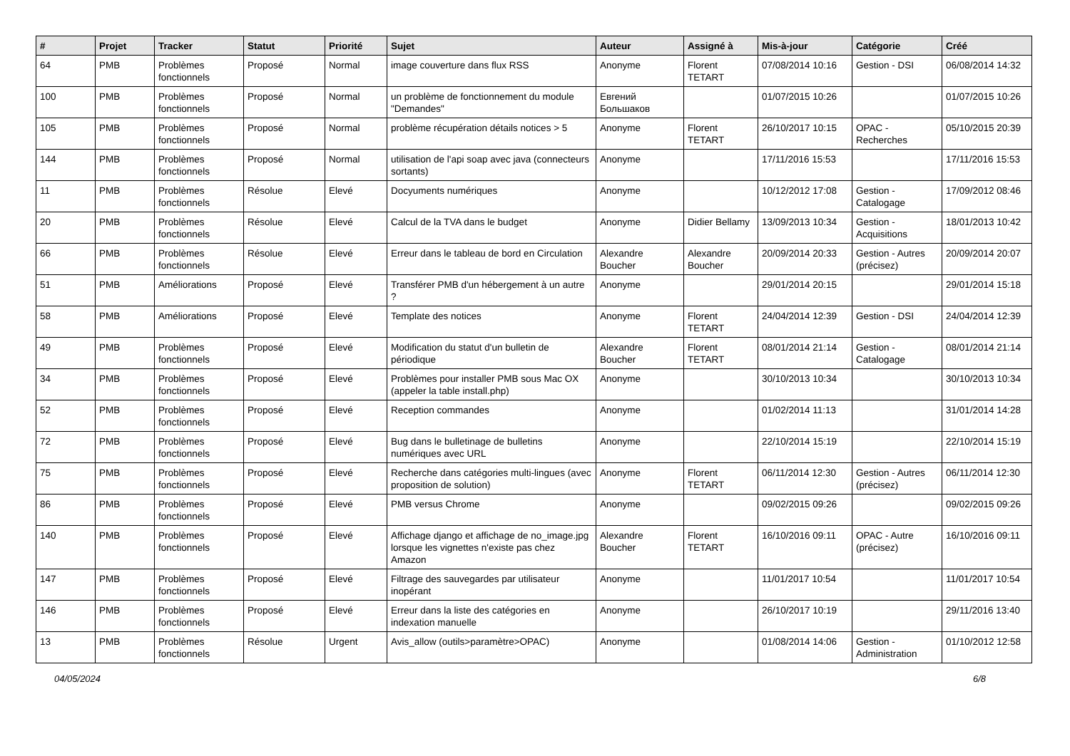| # | Projet | Tracker | Statut | Priorité | Sujet | Auteur | Assigné à | Mis-à-jour | Catégorie | Créé |
| --- | --- | --- | --- | --- | --- | --- | --- | --- | --- | --- |
| 64 | PMB | Problèmes fonctionnels | Proposé | Normal | image couverture dans flux RSS | Anonyme | Florent TETART | 07/08/2014 10:16 | Gestion - DSI | 06/08/2014 14:32 |
| 100 | PMB | Problèmes fonctionnels | Proposé | Normal | un problème de fonctionnement du module "Demandes" | Евгений Большаков | | 01/07/2015 10:26 | | 01/07/2015 10:26 |
| 105 | PMB | Problèmes fonctionnels | Proposé | Normal | problème récupération détails notices > 5 | Anonyme | Florent TETART | 26/10/2017 10:15 | OPAC - Recherches | 05/10/2015 20:39 |
| 144 | PMB | Problèmes fonctionnels | Proposé | Normal | utilisation de l'api soap avec java (connecteurs sortants) | Anonyme | | 17/11/2016 15:53 | | 17/11/2016 15:53 |
| 11 | PMB | Problèmes fonctionnels | Résolue | Elevé | Docyuments numériques | Anonyme | | 10/12/2012 17:08 | Gestion - Catalogage | 17/09/2012 08:46 |
| 20 | PMB | Problèmes fonctionnels | Résolue | Elevé | Calcul de la TVA dans le budget | Anonyme | Didier Bellamy | 13/09/2013 10:34 | Gestion - Acquisitions | 18/01/2013 10:42 |
| 66 | PMB | Problèmes fonctionnels | Résolue | Elevé | Erreur dans le tableau de bord en Circulation | Alexandre Boucher | Alexandre Boucher | 20/09/2014 20:33 | Gestion - Autres (précisez) | 20/09/2014 20:07 |
| 51 | PMB | Améliorations | Proposé | Elevé | Transférer PMB d'un hébergement à un autre ? | Anonyme | | 29/01/2014 20:15 | | 29/01/2014 15:18 |
| 58 | PMB | Améliorations | Proposé | Elevé | Template des notices | Anonyme | Florent TETART | 24/04/2014 12:39 | Gestion - DSI | 24/04/2014 12:39 |
| 49 | PMB | Problèmes fonctionnels | Proposé | Elevé | Modification du statut d'un bulletin de périodique | Alexandre Boucher | Florent TETART | 08/01/2014 21:14 | Gestion - Catalogage | 08/01/2014 21:14 |
| 34 | PMB | Problèmes fonctionnels | Proposé | Elevé | Problèmes pour installer PMB sous Mac OX (appeler la table install.php) | Anonyme | | 30/10/2013 10:34 | | 30/10/2013 10:34 |
| 52 | PMB | Problèmes fonctionnels | Proposé | Elevé | Reception commandes | Anonyme | | 01/02/2014 11:13 | | 31/01/2014 14:28 |
| 72 | PMB | Problèmes fonctionnels | Proposé | Elevé | Bug dans le bulletinage de bulletins numériques avec URL | Anonyme | | 22/10/2014 15:19 | | 22/10/2014 15:19 |
| 75 | PMB | Problèmes fonctionnels | Proposé | Elevé | Recherche dans catégories multi-lingues (avec proposition de solution) | Anonyme | Florent TETART | 06/11/2014 12:30 | Gestion - Autres (précisez) | 06/11/2014 12:30 |
| 86 | PMB | Problèmes fonctionnels | Proposé | Elevé | PMB versus Chrome | Anonyme | | 09/02/2015 09:26 | | 09/02/2015 09:26 |
| 140 | PMB | Problèmes fonctionnels | Proposé | Elevé | Affichage django et affichage de no_image.jpg lorsque les vignettes n'existe pas chez Amazon | Alexandre Boucher | Florent TETART | 16/10/2016 09:11 | OPAC - Autre (précisez) | 16/10/2016 09:11 |
| 147 | PMB | Problèmes fonctionnels | Proposé | Elevé | Filtrage des sauvegardes par utilisateur inopérant | Anonyme | | 11/01/2017 10:54 | | 11/01/2017 10:54 |
| 146 | PMB | Problèmes fonctionnels | Proposé | Elevé | Erreur dans la liste des catégories en indexation manuelle | Anonyme | | 26/10/2017 10:19 | | 29/11/2016 13:40 |
| 13 | PMB | Problèmes fonctionnels | Résolue | Urgent | Avis_allow (outils>paramètre>OPAC) | Anonyme | | 01/08/2014 14:06 | Gestion - Administration | 01/10/2012 12:58 |
04/05/2024 6/8